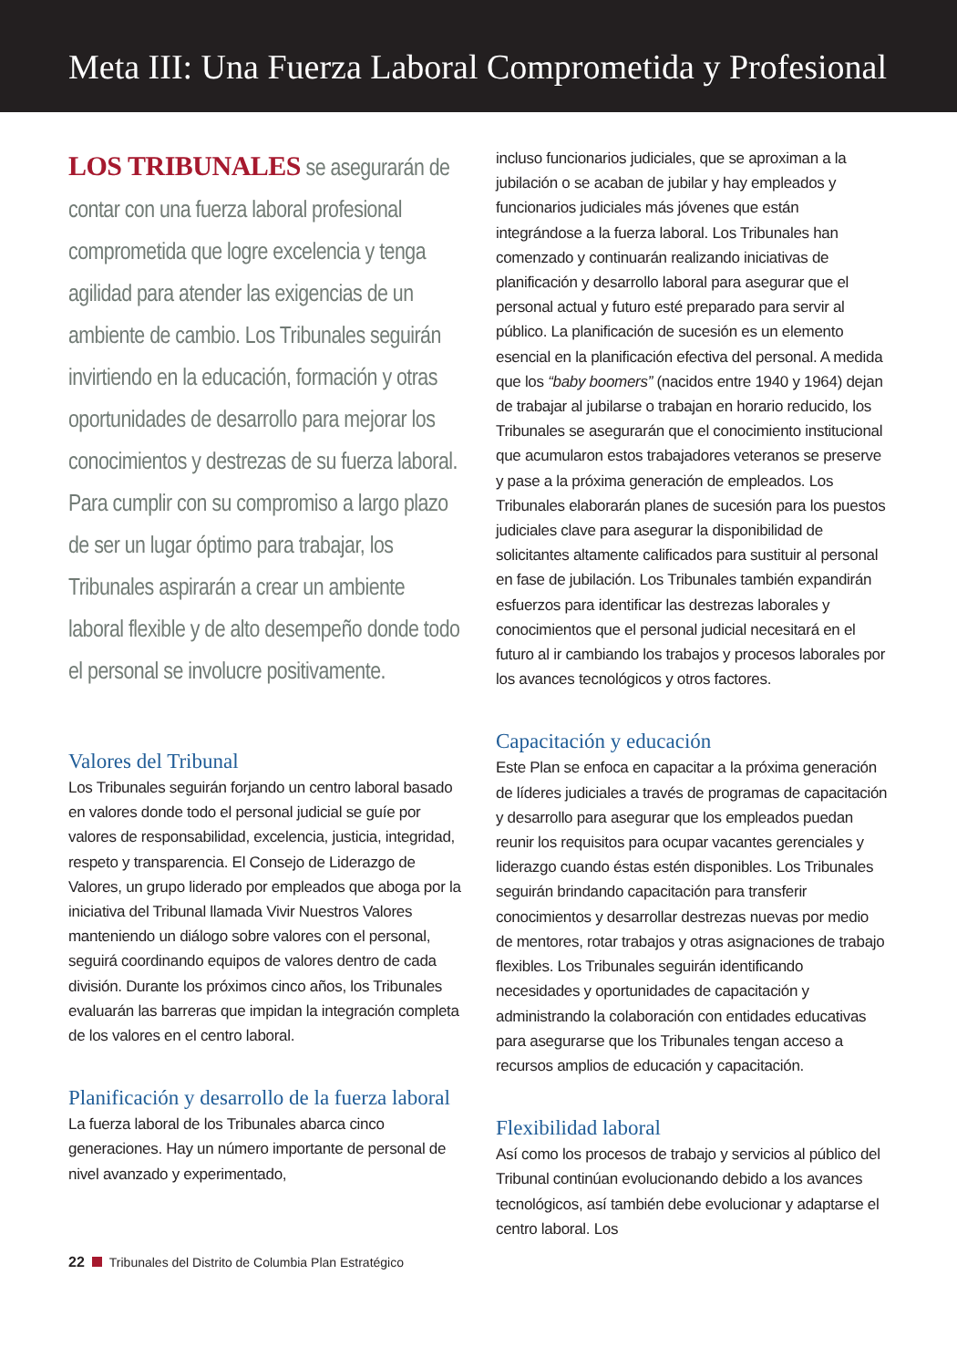Meta III: Una Fuerza Laboral Comprometida y Profesional
LOS TRIBUNALES se asegurarán de contar con una fuerza laboral profesional comprometida que logre excelencia y tenga agilidad para atender las exigencias de un ambiente de cambio. Los Tribunales seguirán invirtiendo en la educación, formación y otras oportunidades de desarrollo para mejorar los conocimientos y destrezas de su fuerza laboral. Para cumplir con su compromiso a largo plazo de ser un lugar óptimo para trabajar, los Tribunales aspirarán a crear un ambiente laboral flexible y de alto desempeño donde todo el personal se involucre positivamente.
Valores del Tribunal
Los Tribunales seguirán forjando un centro laboral basado en valores donde todo el personal judicial se guíe por valores de responsabilidad, excelencia, justicia, integridad, respeto y transparencia. El Consejo de Liderazgo de Valores, un grupo liderado por empleados que aboga por la iniciativa del Tribunal llamada Vivir Nuestros Valores manteniendo un diálogo sobre valores con el personal, seguirá coordinando equipos de valores dentro de cada división. Durante los próximos cinco años, los Tribunales evaluarán las barreras que impidan la integración completa de los valores en el centro laboral.
Planificación y desarrollo de la fuerza laboral
La fuerza laboral de los Tribunales abarca cinco generaciones. Hay un número importante de personal de nivel avanzado y experimentado,
incluso funcionarios judiciales, que se aproximan a la jubilación o se acaban de jubilar y hay empleados y funcionarios judiciales más jóvenes que están integrándose a la fuerza laboral. Los Tribunales han comenzado y continuarán realizando iniciativas de planificación y desarrollo laboral para asegurar que el personal actual y futuro esté preparado para servir al público. La planificación de sucesión es un elemento esencial en la planificación efectiva del personal. A medida que los “baby boomers” (nacidos entre 1940 y 1964) dejan de trabajar al jubilarse o trabajan en horario reducido, los Tribunales se asegurarán que el conocimiento institucional que acumularon estos trabajadores veteranos se preserve y pase a la próxima generación de empleados. Los Tribunales elaborarán planes de sucesión para los puestos judiciales clave para asegurar la disponibilidad de solicitantes altamente calificados para sustituir al personal en fase de jubilación. Los Tribunales también expandirán esfuerzos para identificar las destrezas laborales y conocimientos que el personal judicial necesitará en el futuro al ir cambiando los trabajos y procesos laborales por los avances tecnológicos y otros factores.
Capacitación y educación
Este Plan se enfoca en capacitar a la próxima generación de líderes judiciales a través de programas de capacitación y desarrollo para asegurar que los empleados puedan reunir los requisitos para ocupar vacantes gerenciales y liderazgo cuando éstas estén disponibles. Los Tribunales seguirán brindando capacitación para transferir conocimientos y desarrollar destrezas nuevas por medio de mentores, rotar trabajos y otras asignaciones de trabajo flexibles. Los Tribunales seguirán identificando necesidades y oportunidades de capacitación y administrando la colaboración con entidades educativas para asegurarse que los Tribunales tengan acceso a recursos amplios de educación y capacitación.
Flexibilidad laboral
Así como los procesos de trabajo y servicios al público del Tribunal continúan evolucionando debido a los avances tecnológicos, así también debe evolucionar y adaptarse el centro laboral. Los
22 Tribunales del Distrito de Columbia Plan Estratégico